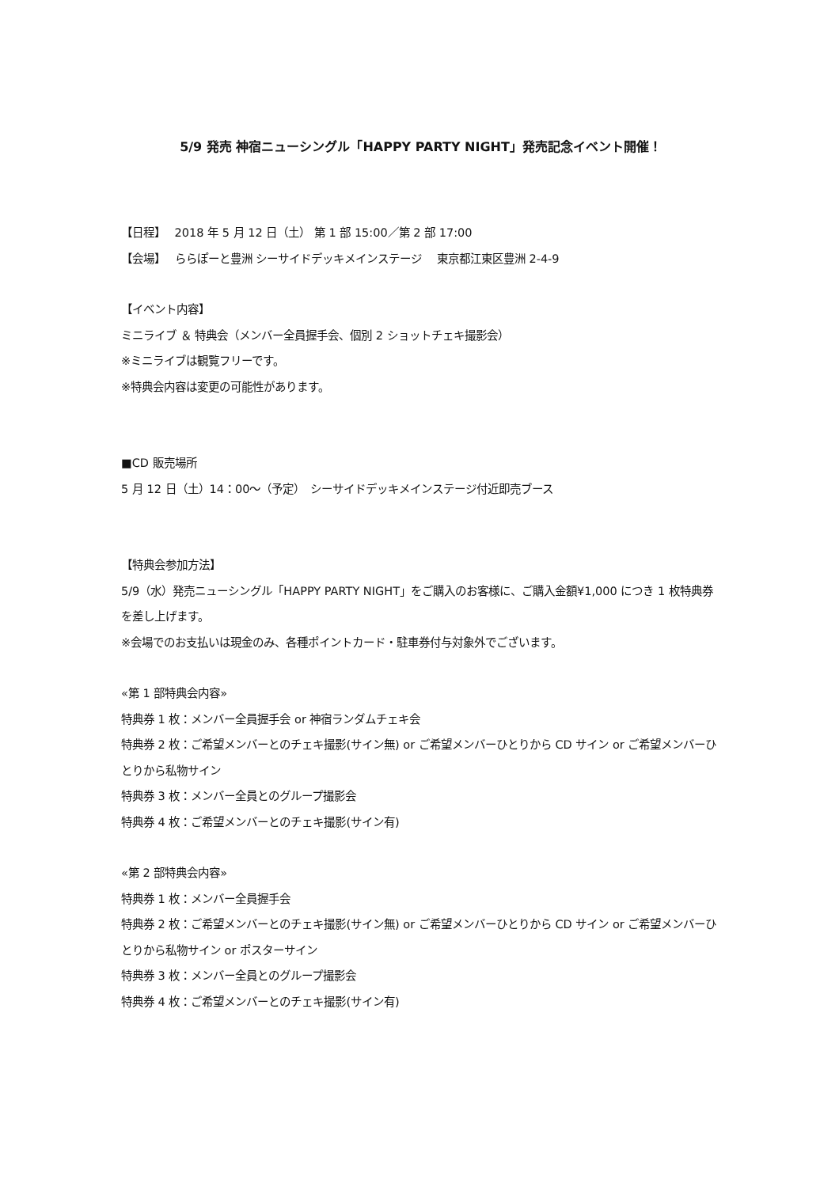5/9 発売 神宿ニューシングル「HAPPY PARTY NIGHT」発売記念イベント開催！
【日程】　 2018 年 5 月 12 日（土） 第 1 部 15:00／第 2 部 17:00
【会場】　 ららぽーと豊洲 シーサイドデッキメインステージ　 東京都江東区豊洲 2-4-9
【イベント内容】
ミニライブ ＆ 特典会（メンバー全員握手会、個別 2 ショットチェキ撮影会）
※ミニライブは観覧フリーです。
※特典会内容は変更の可能性があります。
■CD 販売場所
5 月 12 日（土）14：00～（予定）　シーサイドデッキメインステージ付近即売ブース
【特典会参加方法】
5/9（水）発売ニューシングル「HAPPY PARTY NIGHT」をご購入のお客様に、ご購入金額¥1,000 につき 1 枚特典券を差し上げます。
※会場でのお支払いは現金のみ、各種ポイントカード・駐車券付与対象外でございます。
«第 1 部特典会内容»
特典券 1 枚：メンバー全員握手会 or 神宿ランダムチェキ会
特典券 2 枚：ご希望メンバーとのチェキ撮影(サイン無) or ご希望メンバーひとりから CD サイン or ご希望メンバーひとりから私物サイン
特典券 3 枚：メンバー全員とのグループ撮影会
特典券 4 枚：ご希望メンバーとのチェキ撮影(サイン有)
«第 2 部特典会内容»
特典券 1 枚：メンバー全員握手会
特典券 2 枚：ご希望メンバーとのチェキ撮影(サイン無) or ご希望メンバーひとりから CD サイン or ご希望メンバーひとりから私物サイン or ポスターサイン
特典券 3 枚：メンバー全員とのグループ撮影会
特典券 4 枚：ご希望メンバーとのチェキ撮影(サイン有)